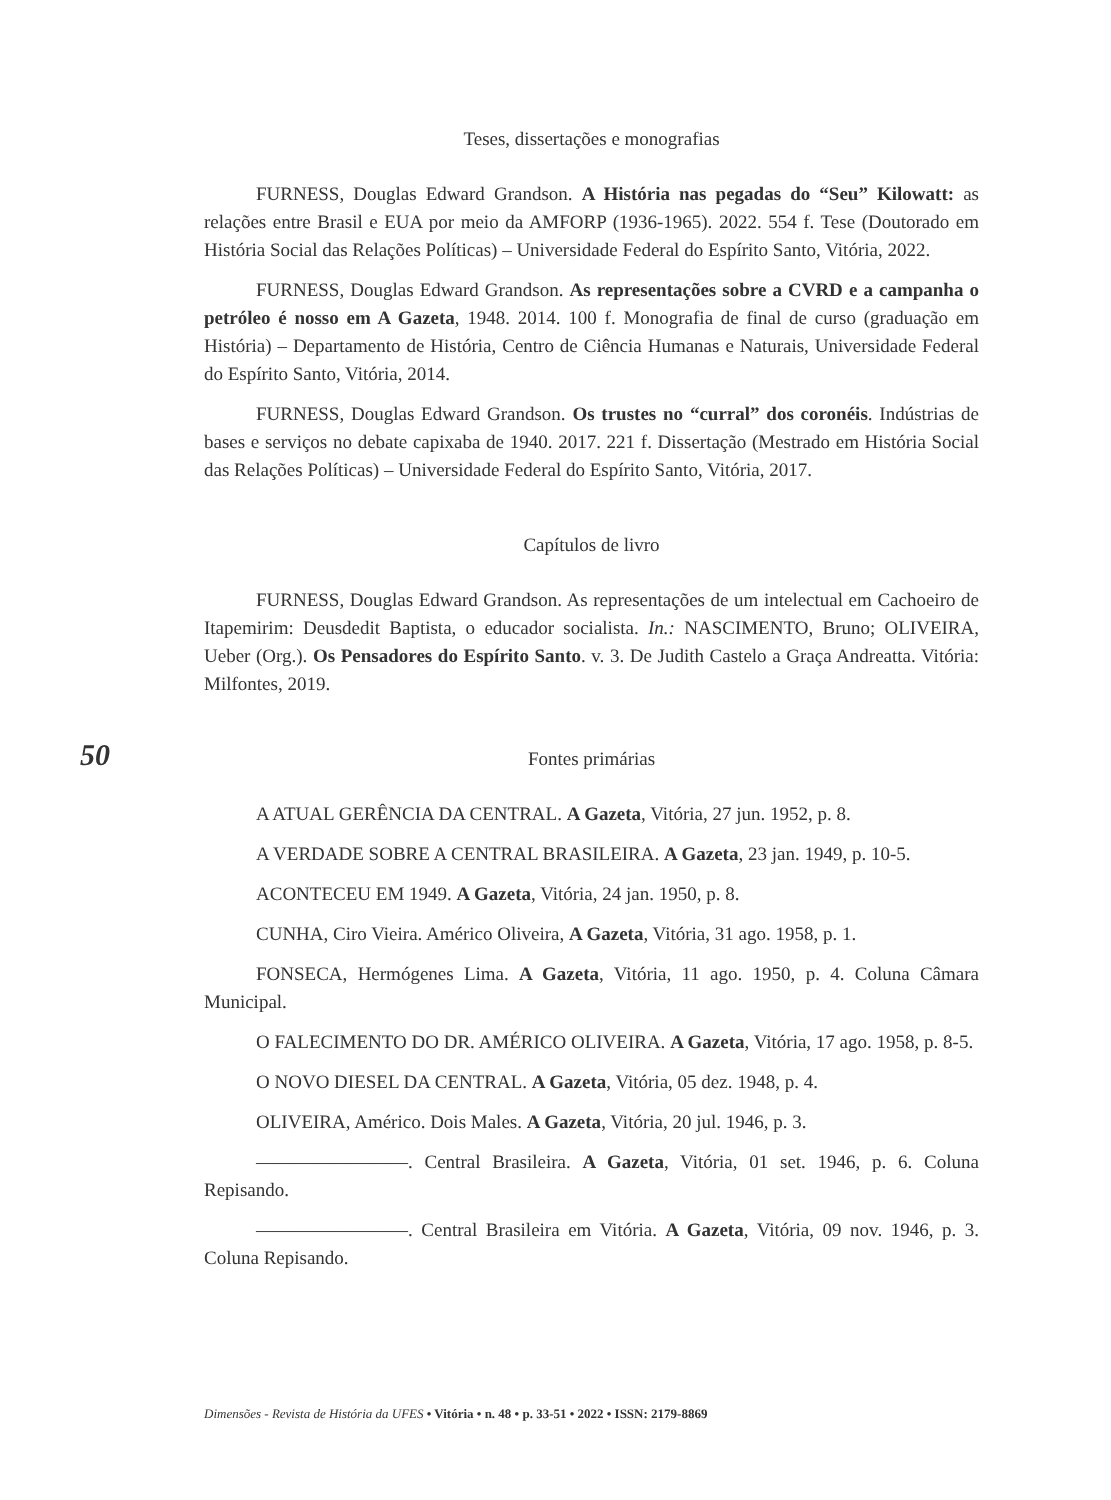Teses, dissertações e monografias
FURNESS, Douglas Edward Grandson. A História nas pegadas do “Seu” Kilowatt: as relações entre Brasil e EUA por meio da AMFORP (1936-1965). 2022. 554 f. Tese (Doutorado em História Social das Relações Políticas) – Universidade Federal do Espírito Santo, Vitória, 2022.
FURNESS, Douglas Edward Grandson. As representações sobre a CVRD e a campanha o petróleo é nosso em A Gazeta, 1948. 2014. 100 f. Monografia de final de curso (graduação em História) – Departamento de História, Centro de Ciência Humanas e Naturais, Universidade Federal do Espírito Santo, Vitória, 2014.
FURNESS, Douglas Edward Grandson. Os trustes no “curral” dos coronéis. Indústrias de bases e serviços no debate capixaba de 1940. 2017. 221 f. Dissertação (Mestrado em História Social das Relações Políticas) – Universidade Federal do Espírito Santo, Vitória, 2017.
Capítulos de livro
FURNESS, Douglas Edward Grandson. As representações de um intelectual em Cachoeiro de Itapemirim: Deusdedit Baptista, o educador socialista. In.: NASCIMENTO, Bruno; OLIVEIRA, Ueber (Org.). Os Pensadores do Espírito Santo. v. 3. De Judith Castelo a Graça Andreatta. Vitória: Milfontes, 2019.
Fontes primárias
A ATUAL GERÊNCIA DA CENTRAL. A Gazeta, Vitória, 27 jun. 1952, p. 8.
A VERDADE SOBRE A CENTRAL BRASILEIRA. A Gazeta, 23 jan. 1949, p. 10-5.
ACONTECEU EM 1949. A Gazeta, Vitória, 24 jan. 1950, p. 8.
CUNHA, Ciro Vieira. Américo Oliveira, A Gazeta, Vitória, 31 ago. 1958, p. 1.
FONSECA, Hermógenes Lima. A Gazeta, Vitória, 11 ago. 1950, p. 4. Coluna Câmara Municipal.
O FALECIMENTO DO DR. AMÉRICO OLIVEIRA. A Gazeta, Vitória, 17 ago. 1958, p. 8-5.
O NOVO DIESEL DA CENTRAL. A Gazeta, Vitória, 05 dez. 1948, p. 4.
OLIVEIRA, Américo. Dois Males. A Gazeta, Vitória, 20 jul. 1946, p. 3.
————————. Central Brasileira. A Gazeta, Vitória, 01 set. 1946, p. 6. Coluna Repisando.
————————. Central Brasileira em Vitória. A Gazeta, Vitória, 09 nov. 1946, p. 3. Coluna Repisando.
50
Dimensões - Revista de História da UFES • Vitória • n. 48 • p. 33-51 • 2022 • ISSN: 2179-8869